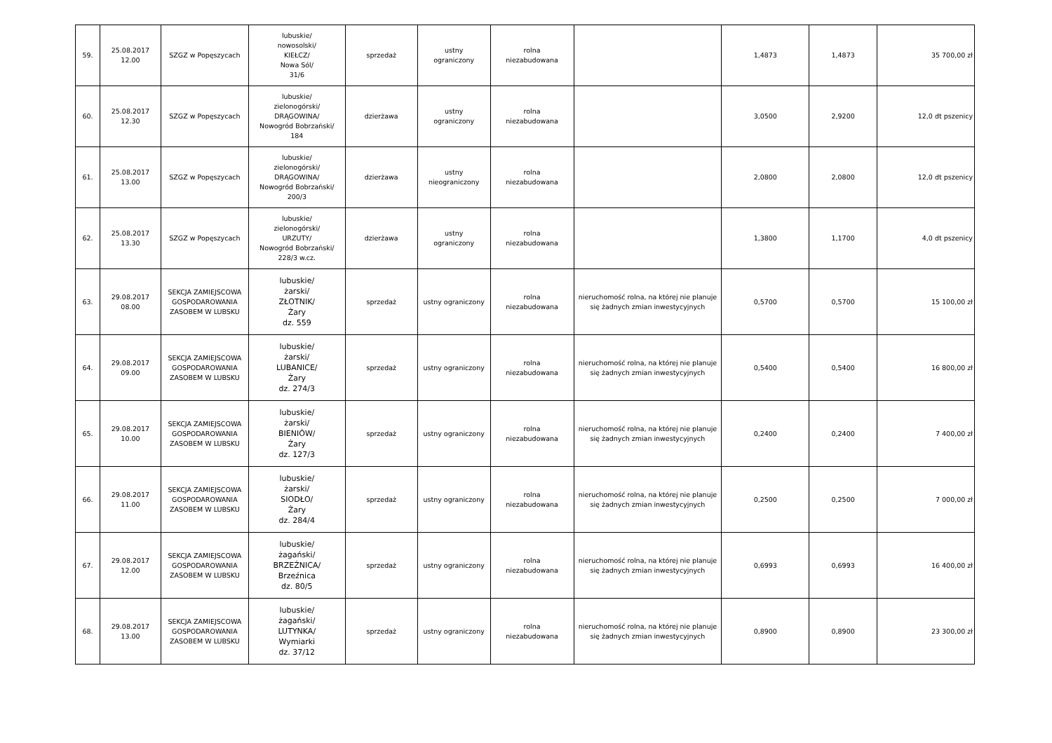| 59. | 25.08.2017 12.00 | SZGZ w Popęszycach | lubuskie/ nowosolski/ KIEŁCZ/ Nowa Sól/ 31/6 | sprzedaż | ustny ograniczony | rolna niezabudowana | | 1,4873 | 1,4873 | 35 700,00 zł |
| 60. | 25.08.2017 12.30 | SZGZ w Popęszycach | lubuskie/ zielonogórski/ DRĄGOWINA/ Nowogród Bobrzański/ 184 | dzierżawa | ustny ograniczony | rolna niezabudowana | | 3,0500 | 2,9200 | 12,0 dt pszenicy |
| 61. | 25.08.2017 13.00 | SZGZ w Popęszycach | lubuskie/ zielonogórski/ DRĄGOWINA/ Nowogród Bobrzański/ 200/3 | dzierżawa | ustny nieograniczony | rolna niezabudowana | | 2,0800 | 2,0800 | 12,0 dt pszenicy |
| 62. | 25.08.2017 13.30 | SZGZ w Popęszycach | lubuskie/ zielonogórski/ URZUTY/ Nowogród Bobrzański/ 228/3 w.cz. | dzierżawa | ustny ograniczony | rolna niezabudowana | | 1,3800 | 1,1700 | 4,0 dt pszenicy |
| 63. | 29.08.2017 08.00 | SEKCJA ZAMIEJSCOWA GOSPODAROWANIA ZASOBEM W LUBSKU | lubuskie/ żarski/ ZŁOTNIK/ Żary dz. 559 | sprzedaż | ustny ograniczony | rolna niezabudowana | nieruchomość rolna, na której nie planuje się żadnych zmian inwestycyjnych | 0,5700 | 0,5700 | 15 100,00 zł |
| 64. | 29.08.2017 09.00 | SEKCJA ZAMIEJSCOWA GOSPODAROWANIA ZASOBEM W LUBSKU | lubuskie/ żarski/ LUBANICE/ Żary dz. 274/3 | sprzedaż | ustny ograniczony | rolna niezabudowana | nieruchomość rolna, na której nie planuje się żadnych zmian inwestycyjnych | 0,5400 | 0,5400 | 16 800,00 zł |
| 65. | 29.08.2017 10.00 | SEKCJA ZAMIEJSCOWA GOSPODAROWANIA ZASOBEM W LUBSKU | lubuskie/ żarski/ BIENIÓW/ Żary dz. 127/3 | sprzedaż | ustny ograniczony | rolna niezabudowana | nieruchomość rolna, na której nie planuje się żadnych zmian inwestycyjnych | 0,2400 | 0,2400 | 7 400,00 zł |
| 66. | 29.08.2017 11.00 | SEKCJA ZAMIEJSCOWA GOSPODAROWANIA ZASOBEM W LUBSKU | lubuskie/ żarski/ SIODŁO/ Żary dz. 284/4 | sprzedaż | ustny ograniczony | rolna niezabudowana | nieruchomość rolna, na której nie planuje się żadnych zmian inwestycyjnych | 0,2500 | 0,2500 | 7 000,00 zł |
| 67. | 29.08.2017 12.00 | SEKCJA ZAMIEJSCOWA GOSPODAROWANIA ZASOBEM W LUBSKU | lubuskie/ żagański/ BRZEŹNICA/ Brzeźnica dz. 80/5 | sprzedaż | ustny ograniczony | rolna niezabudowana | nieruchomość rolna, na której nie planuje się żadnych zmian inwestycyjnych | 0,6993 | 0,6993 | 16 400,00 zł |
| 68. | 29.08.2017 13.00 | SEKCJA ZAMIEJSCOWA GOSPODAROWANIA ZASOBEM W LUBSKU | lubuskie/ żagański/ LUTYNKA/ Wymiarki dz. 37/12 | sprzedaż | ustny ograniczony | rolna niezabudowana | nieruchomość rolna, na której nie planuje się żadnych zmian inwestycyjnych | 0,8900 | 0,8900 | 23 300,00 zł |